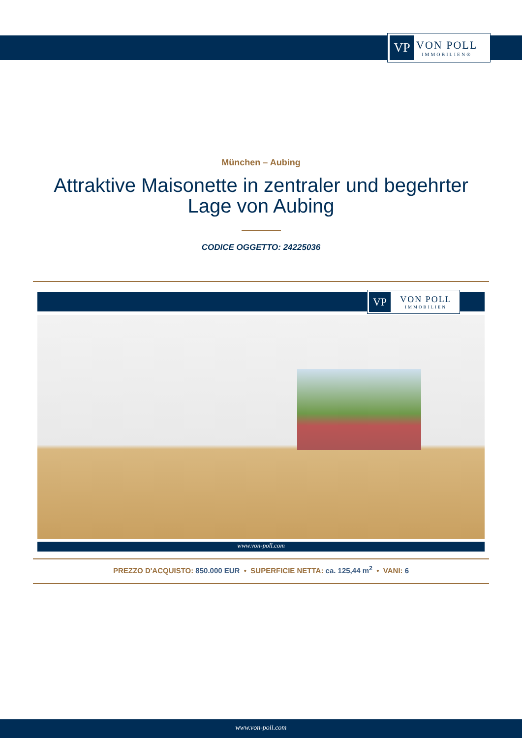VP
VON POLL
IMMOBILIEN®
München – Aubing
Attraktive Maisonette in zentraler und begehrter Lage von Aubing
CODICE OGGETTO: 24225036
VP
VON POLL
IMMOBILIEN
www.von-poll.com
PREZZO D'ACQUISTO: 850.000 EUR • SUPERFICIE NETTA: ca. 125,44 m<sup>2</sup> • VANI: 6
www.von-poll.com